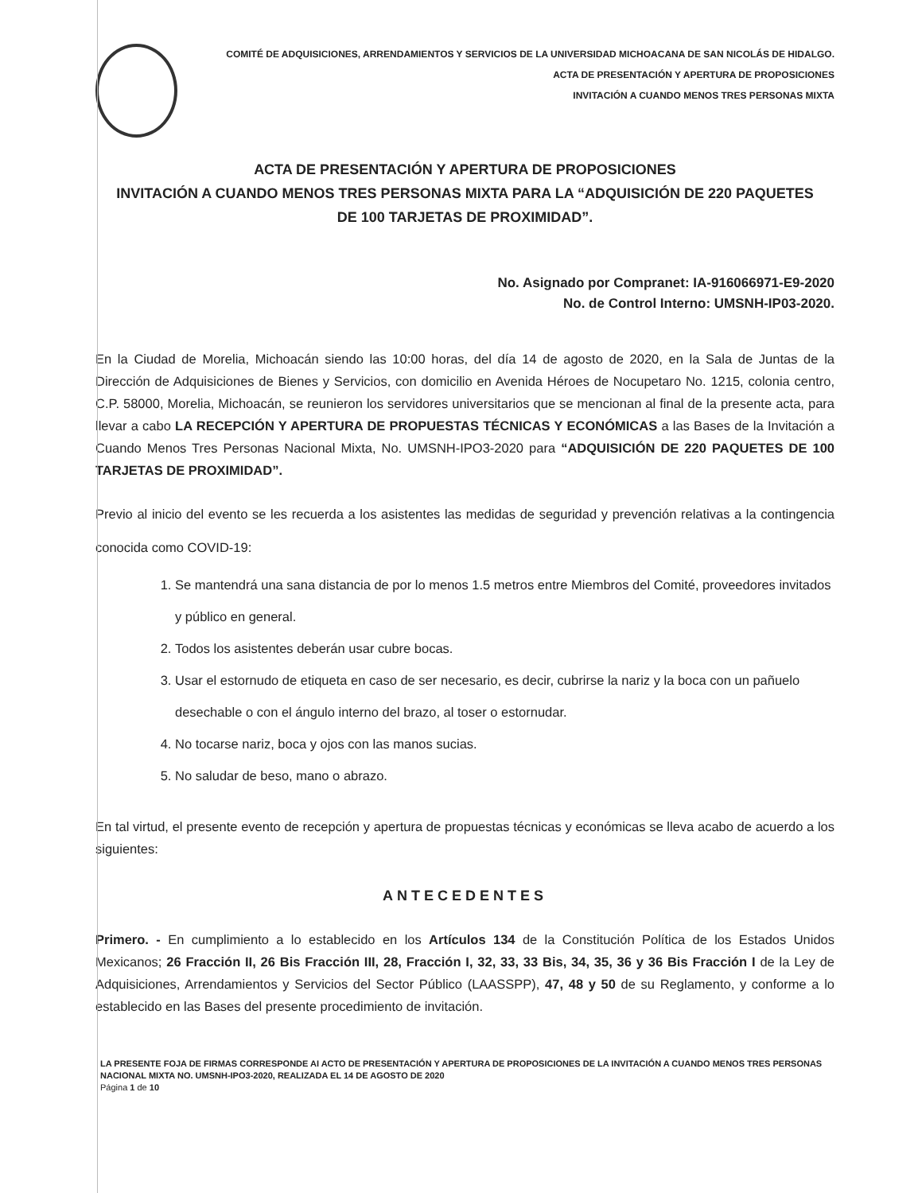COMITÉ DE ADQUISICIONES, ARRENDAMIENTOS Y SERVICIOS DE LA UNIVERSIDAD MICHOACANA DE SAN NICOLÁS DE HIDALGO.
ACTA DE PRESENTACIÓN Y APERTURA DE PROPOSICIONES
INVITACIÓN A CUANDO MENOS TRES PERSONAS MIXTA
ACTA DE PRESENTACIÓN Y APERTURA DE PROPOSICIONES
INVITACIÓN A CUANDO MENOS TRES PERSONAS MIXTA PARA LA “ADQUISICIÓN DE 220 PAQUETES
DE 100 TARJETAS DE PROXIMIDAD”.
No. Asignado por Compranet: IA-916066971-E9-2020
No. de Control Interno: UMSNH-IP03-2020.
En la Ciudad de Morelia, Michoacán siendo las 10:00 horas, del día 14 de agosto de 2020, en la Sala de Juntas de la Dirección de Adquisiciones de Bienes y Servicios, con domicilio en Avenida Héroes de Nocupetaro No. 1215, colonia centro, C.P. 58000, Morelia, Michoacán, se reunieron los servidores universitarios que se mencionan al final de la presente acta, para llevar a cabo LA RECEPCIÓN Y APERTURA DE PROPUESTAS TÉCNICAS Y ECONÓMICAS a las Bases de la Invitación a Cuando Menos Tres Personas Nacional Mixta, No. UMSNH-IPO3-2020 para “ADQUISICIÓN DE 220 PAQUETES DE 100 TARJETAS DE PROXIMIDAD”.
Previo al inicio del evento se les recuerda a los asistentes las medidas de seguridad y prevención relativas a la contingencia conocida como COVID-19:
1. Se mantendrá una sana distancia de por lo menos 1.5 metros entre Miembros del Comité, proveedores invitados y público en general.
2. Todos los asistentes deberán usar cubre bocas.
3. Usar el estornudo de etiqueta en caso de ser necesario, es decir, cubrirse la nariz y la boca con un pañuelo desechable o con el ángulo interno del brazo, al toser o estornudar.
4. No tocarse nariz, boca y ojos con las manos sucias.
5. No saludar de beso, mano o abrazo.
En tal virtud, el presente evento de recepción y apertura de propuestas técnicas y económicas se lleva acabo de acuerdo a los siguientes:
ANTECEDENTES
Primero. - En cumplimiento a lo establecido en los Artículos 134 de la Constitución Política de los Estados Unidos Mexicanos; 26 Fracción II, 26 Bis Fracción III, 28, Fracción I, 32, 33, 33 Bis, 34, 35, 36 y 36 Bis Fracción I de la Ley de Adquisiciones, Arrendamientos y Servicios del Sector Público (LAASSPP), 47, 48 y 50 de su Reglamento, y conforme a lo establecido en las Bases del presente procedimiento de invitación.
LA PRESENTE FOJA DE FIRMAS CORRESPONDE AI ACTO DE PRESENTACIÓN Y APERTURA DE PROPOSICIONES DE LA INVITACIÓN A CUANDO MENOS TRES PERSONAS NACIONAL MIXTA NO. UMSNH-IPO3-2020, REALIZADA EL 14 DE AGOSTO DE 2020
Página 1 de 10